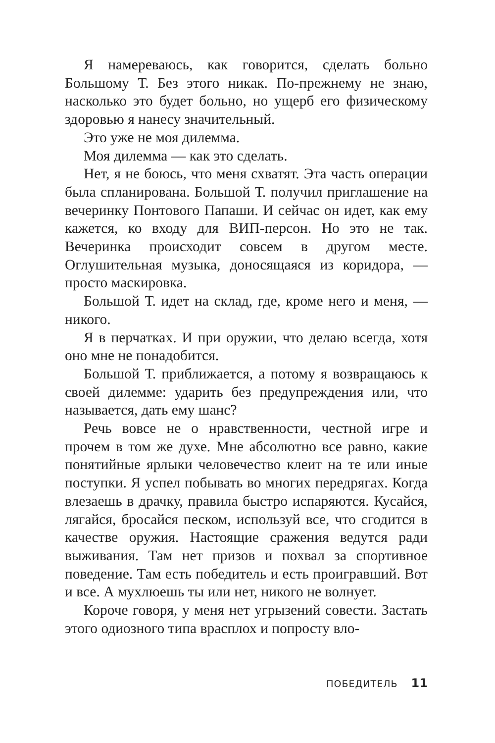Я намереваюсь, как говорится, сделать больно Большому Т. Без этого никак. По-прежнему не знаю, насколько это будет больно, но ущерб его физическому здоровью я нанесу значительный.
Это уже не моя дилемма.
Моя дилемма — как это сделать.
Нет, я не боюсь, что меня схватят. Эта часть операции была спланирована. Большой Т. получил приглашение на вечеринку Понтового Папаши. И сейчас он идет, как ему кажется, ко входу для ВИП-персон. Но это не так. Вечеринка происходит совсем в другом месте. Оглушительная музыка, доносящаяся из коридора, — просто маскировка.
Большой Т. идет на склад, где, кроме него и меня, — никого.
Я в перчатках. И при оружии, что делаю всегда, хотя оно мне не понадобится.
Большой Т. приближается, а потому я возвращаюсь к своей дилемме: ударить без предупреждения или, что называется, дать ему шанс?
Речь вовсе не о нравственности, честной игре и прочем в том же духе. Мне абсолютно все равно, какие понятийные ярлыки человечество клеит на те или иные поступки. Я успел побывать во многих передрягах. Когда влезаешь в драчку, правила быстро испаряются. Кусайся, лягайся, бросайся песком, используй все, что сгодится в качестве оружия. Настоящие сражения ведутся ради выживания. Там нет призов и похвал за спортивное поведение. Там есть победитель и есть проигравший. Вот и все. А мухлюешь ты или нет, никого не волнует.
Короче говоря, у меня нет угрызений совести. Застать этого одиозного типа врасплох и попросту вло-
ПОБЕДИТЕЛЬ 11